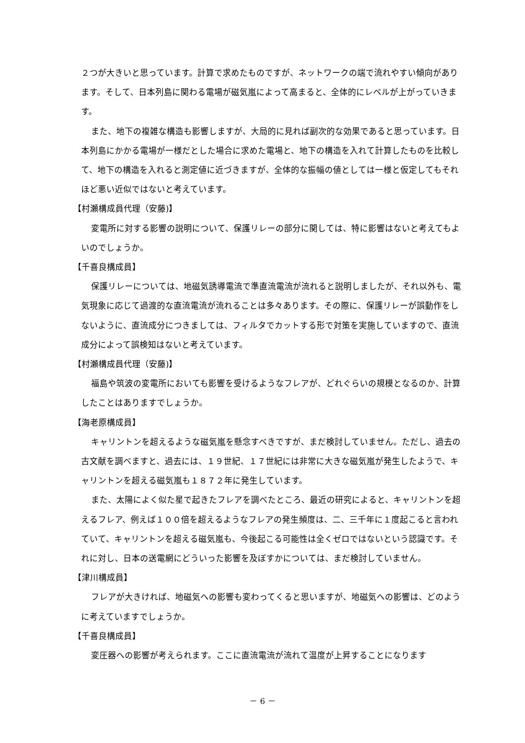２つが大きいと思っています。計算で求めたものですが、ネットワークの端で流れやすい傾向があります。そして、日本列島に関わる電場が磁気嵐によって高まると、全体的にレベルが上がっていきます。
また、地下の複雑な構造も影響しますが、大局的に見れば副次的な効果であると思っています。日本列島にかかる電場が一様だとした場合に求めた電場と、地下の構造を入れて計算したものを比較して、地下の構造を入れると測定値に近づきますが、全体的な振幅の値としては一様と仮定してもそれほど悪い近似ではないと考えています。
【村瀬構成員代理（安藤)】
変電所に対する影響の説明について、保護リレーの部分に関しては、特に影響はないと考えてもよいのでしょうか。
【千喜良構成員】
保護リレーについては、地磁気誘導電流で準直流電流が流れると説明しましたが、それ以外も、電気現象に応じて過渡的な直流電流が流れることは多々あります。その際に、保護リレーが誤動作をしないように、直流成分につきましては、フィルタでカットする形で対策を実施していますので、直流成分によって誤検知はないと考えています。
【村瀬構成員代理（安藤)】
福島や筑波の変電所においても影響を受けるようなフレアが、どれぐらいの規模となるのか、計算したことはありますでしょうか。
【海老原構成員】
キャリントンを超えるような磁気嵐を懸念すべきですが、まだ検討していません。ただし、過去の古文献を調べますと、過去には、１９世紀、１７世紀には非常に大きな磁気嵐が発生したようで、キャリントンを超える磁気嵐も１８７２年に発生しています。
また、太陽によく似た星で起きたフレアを調べたところ、最近の研究によると、キャリントンを超えるフレア、例えば１００倍を超えるようなフレアの発生頻度は、二、三千年に１度起こると言われていて、キャリントンを超える磁気嵐も、今後起こる可能性は全くゼロではないという認識です。それに対し、日本の送電網にどういった影響を及ぼすかについては、まだ検討していません。
【津川構成員】
フレアが大きければ、地磁気への影響も変わってくると思いますが、地磁気への影響は、どのように考えていますでしょうか。
【千喜良構成員】
変圧器への影響が考えられます。ここに直流電流が流れて温度が上昇することになります
－ 6 －